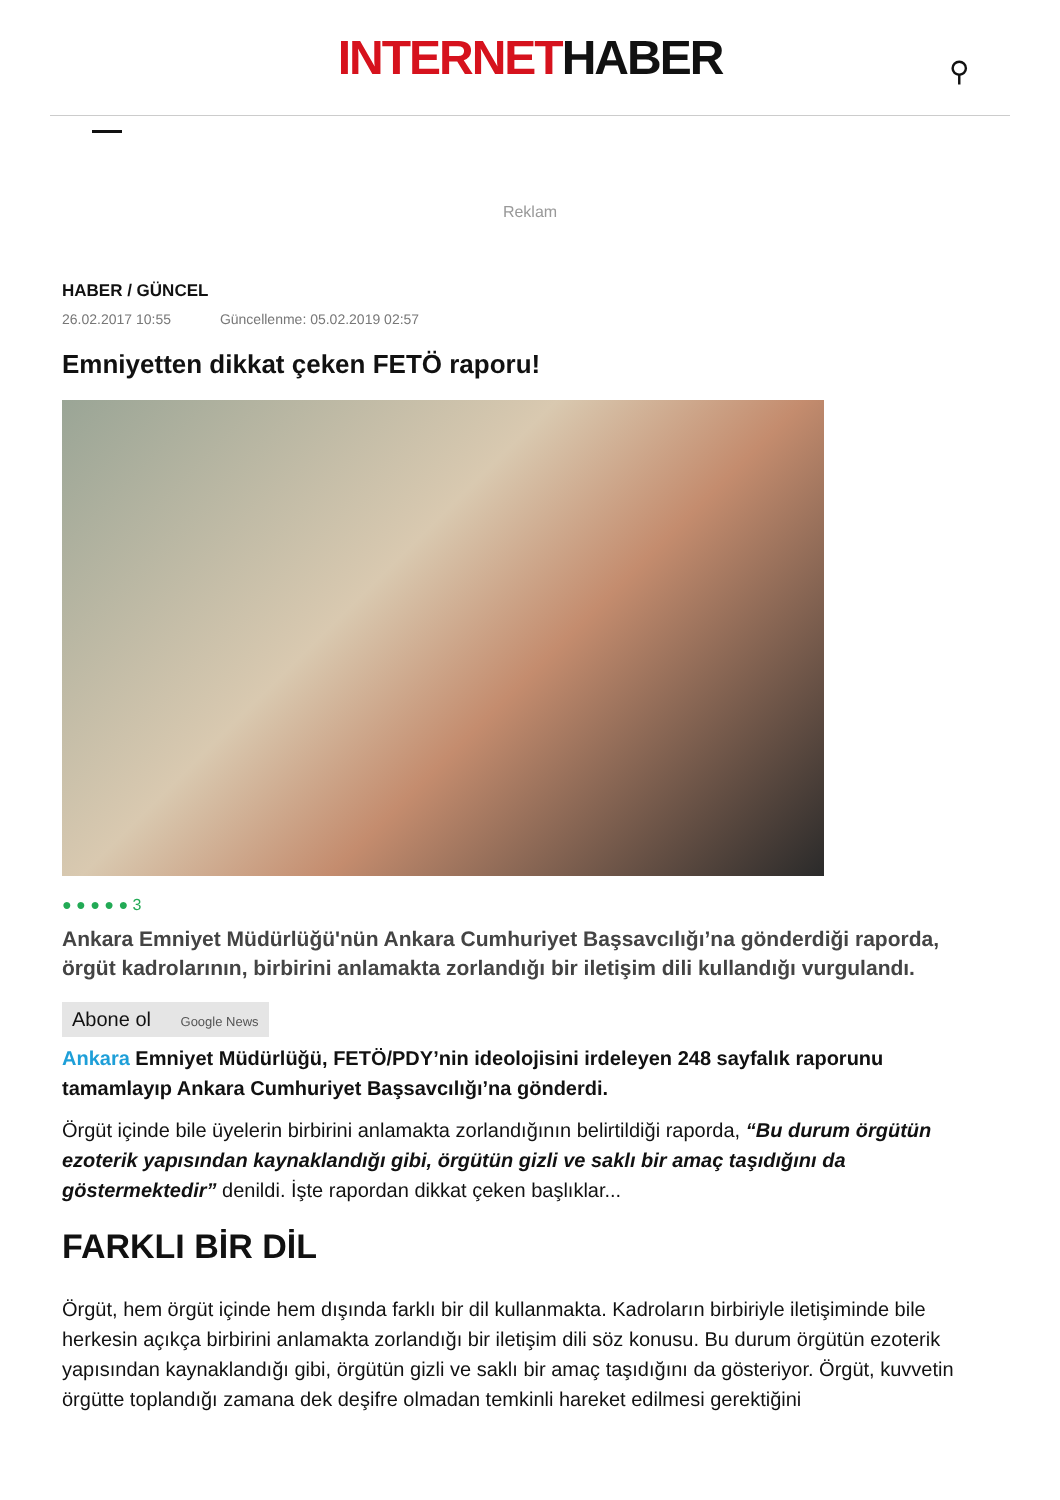INTERNETHABER
⚲
Reklam
HABER / GÜNCEL
26.02.2017 10:55 Güncellenme: 05.02.2019 02:57
Emniyetten dikkat çeken FETÖ raporu!
● ● ● ● ● 3
Ankara Emniyet Müdürlüğü'nün Ankara Cumhuriyet Başsavcılığı’na gönderdiği raporda, örgüt kadrolarının, birbirini anlamakta zorlandığı bir iletişim dili kullandığı vurgulandı.
Abone ol Google News
Ankara Emniyet Müdürlüğü, FETÖ/PDY’nin ideolojisini irdeleyen 248 sayfalık raporunu tamamlayıp Ankara Cumhuriyet Başsavcılığı’na gönderdi.
Örgüt içinde bile üyelerin birbirini anlamakta zorlandığının belirtildiği raporda, “Bu durum örgütün ezoterik yapısından kaynaklandığı gibi, örgütün gizli ve saklı bir amaç taşıdığını da göstermektedir” denildi. İşte rapordan dikkat çeken başlıklar...
FARKLI BİR DİL
Örgüt, hem örgüt içinde hem dışında farklı bir dil kullanmakta. Kadroların birbiriyle iletişiminde bile herkesin açıkça birbirini anlamakta zorlandığı bir iletişim dili söz konusu. Bu durum örgütün ezoterik yapısından kaynaklandığı gibi, örgütün gizli ve saklı bir amaç taşıdığını da gösteriyor. Örgüt, kuvvetin örgütte toplandığı zamana dek deşifre olmadan temkinli hareket edilmesi gerektiğini